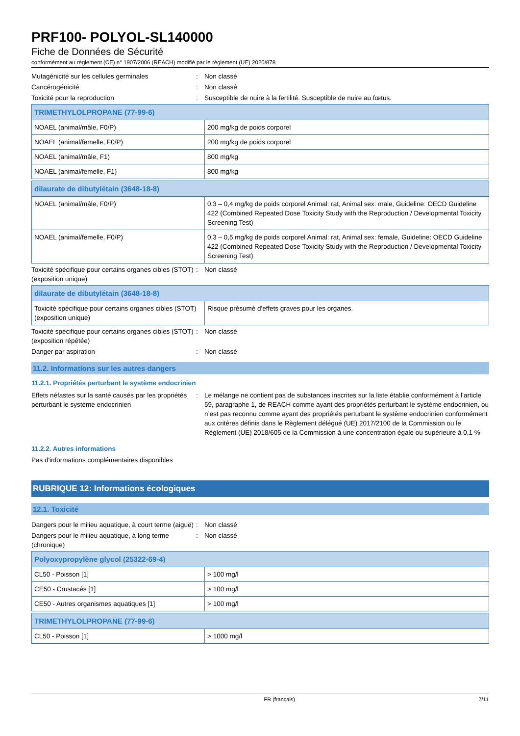PRF100- POLYOL-SL140000
Fiche de Données de Sécurité
conformément au règlement (CE) n° 1907/2006 (REACH) modifié par le règlement (UE) 2020/878
Mutagénicité sur les cellules germinales : Non classé
Cancérogénicité : Non classé
Toxicité pour la reproduction : Susceptible de nuire à la fertilité. Susceptible de nuire au fœtus.
| TRIMETHYLOLPROPANE (77-99-6) | |
| NOAEL (animal/mâle, F0/P) | 200 mg/kg de poids corporel |
| NOAEL (animal/femelle, F0/P) | 200 mg/kg de poids corporel |
| NOAEL (animal/mâle, F1) | 800 mg/kg |
| NOAEL (animal/femelle, F1) | 800 mg/kg |
| dilaurate de dibutylétain (3648-18-8) | |
| NOAEL (animal/mâle, F0/P) | 0,3 – 0,4 mg/kg de poids corporel Animal: rat, Animal sex: male, Guideline: OECD Guideline 422 (Combined Repeated Dose Toxicity Study with the Reproduction / Developmental Toxicity Screening Test) |
| NOAEL (animal/femelle, F0/P) | 0,3 – 0,5 mg/kg de poids corporel Animal: rat, Animal sex: female, Guideline: OECD Guideline 422 (Combined Repeated Dose Toxicity Study with the Reproduction / Developmental Toxicity Screening Test) |
Toxicité spécifique pour certains organes cibles (STOT) (exposition unique)
: Non classé
| dilaurate de dibutylétain (3648-18-8) | |
| Toxicité spécifique pour certains organes cibles (STOT) (exposition unique) | Risque présumé d'effets graves pour les organes. |
Toxicité spécifique pour certains organes cibles (STOT) (exposition répétée)
: Non classé
Danger par aspiration : Non classé
11.2. Informations sur les autres dangers
11.2.1. Propriétés perturbant le système endocrinien
Effets néfastes sur la santé causés par les propriétés perturbant le système endocrinien
: Le mélange ne contient pas de substances inscrites sur la liste établie conformément à l’article 59, paragraphe 1, de REACH comme ayant des propriétés perturbant le système endocrinien, ou n’est pas reconnu comme ayant des propriétés perturbant le système endocrinien conformément aux critères définis dans le Règlement délégué (UE) 2017/2100 de la Commission ou le Règlement (UE) 2018/605 de la Commission à une concentration égale ou supérieure à 0,1 %
11.2.2. Autres informations
Pas d'informations complémentaires disponibles
RUBRIQUE 12: Informations écologiques
12.1. Toxicité
Dangers pour le milieu aquatique, à court terme (aiguë)
: Non classé
Dangers pour le milieu aquatique, à long terme (chronique)
: Non classé
| Polyoxypropylène glycol (25322-69-4) | |
| CL50 - Poisson [1] | > 100 mg/l |
| CE50 - Crustacés [1] | > 100 mg/l |
| CE50 - Autres organismes aquatiques [1] | > 100 mg/l |
| TRIMETHYLOLPROPANE (77-99-6) | |
| CL50 - Poisson [1] | > 1000 mg/l |
FR (français) 7/11